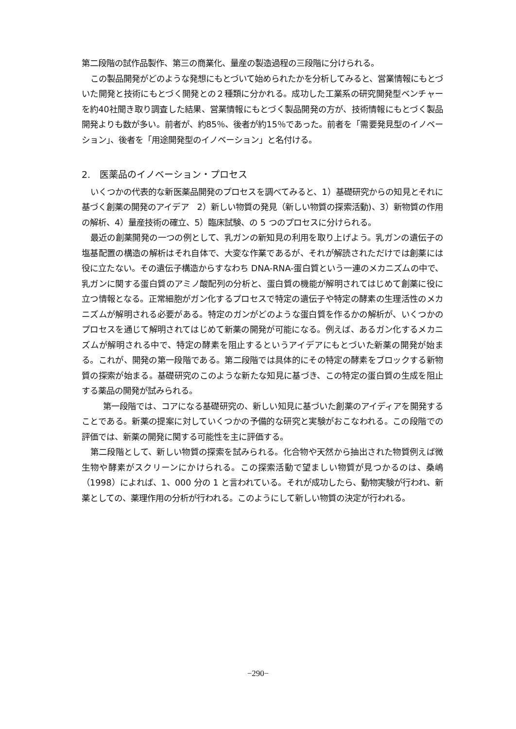第二段階の試作品製作、第三の商業化、量産の製造過程の三段階に分けられる。
この製品開発がどのような発想にもとづいて始められたかを分析してみると、営業情報にもとづいた開発と技術にもとづく開発との２種類に分かれる。成功した工業系の研究開発型ベンチャーを約40社聞き取り調査した結果、営業情報にもとづく製品開発の方が、技術情報にもとづく製品開発よりも数が多い。前者が、約85％、後者が約15％であった。前者を「需要発見型のイノベーション」、後者を「用途開発型のイノベーション」と名付ける。
2.　医薬品のイノベーション・プロセス
いくつかの代表的な新医薬品開発のプロセスを調べてみると、1）基礎研究からの知見とそれに基づく創薬の開発のアイデア　2）新しい物質の発見（新しい物質の探索活動)、3）新物質の作用の解析、4）量産技術の確立、5）臨床試験、の 5 つのプロセスに分けられる。
最近の創薬開発の一つの例として、乳ガンの新知見の利用を取り上げよう。乳ガンの遺伝子の塩基配置の構造の解析はそれ自体で、大変な作業であるが、それが解読されただけでは創薬には役に立たない。その遺伝子構造からすなわち DNA-RNA-蛋白質という一連のメカニズムの中で、乳ガンに関する蛋白質のアミノ酸配列の分析と、蛋白質の機能が解明されてはじめて創薬に役に立つ情報となる。正常細胞がガン化するプロセスで特定の遺伝子や特定の酵素の生理活性のメカニズムが解明される必要がある。特定のガンがどのような蛋白質を作るかの解析が、いくつかのプロセスを通じて解明されてはじめて新薬の開発が可能になる。例えば、あるガン化するメカニズムが解明される中で、特定の酵素を阻止するというアイデアにもとづいた新薬の開発が始まる。これが、開発の第一段階である。第二段階では具体的にその特定の酵素をブロックする新物質の探索が始まる。基礎研究のこのような新たな知見に基づき、この特定の蛋白質の生成を阻止する薬品の開発が試みられる。
第一段階では、コアになる基礎研究の、新しい知見に基づいた創薬のアイディアを開発することである。新薬の提案に対していくつかの予備的な研究と実験がおこなわれる。この段階での評価では、新薬の開発に関する可能性を主に評価する。
第二段階として、新しい物質の探索を試みられる。化合物や天然から抽出された物質例えば微生物や酵素がスクリーンにかけられる。この探索活動で望ましい物質が見つかるのは、桑嶋（1998）によれば、1、000 分の 1 と言われている。それが成功したら、動物実験が行われ、新薬としての、薬理作用の分析が行われる。このようにして新しい物質の決定が行われる。
−290−